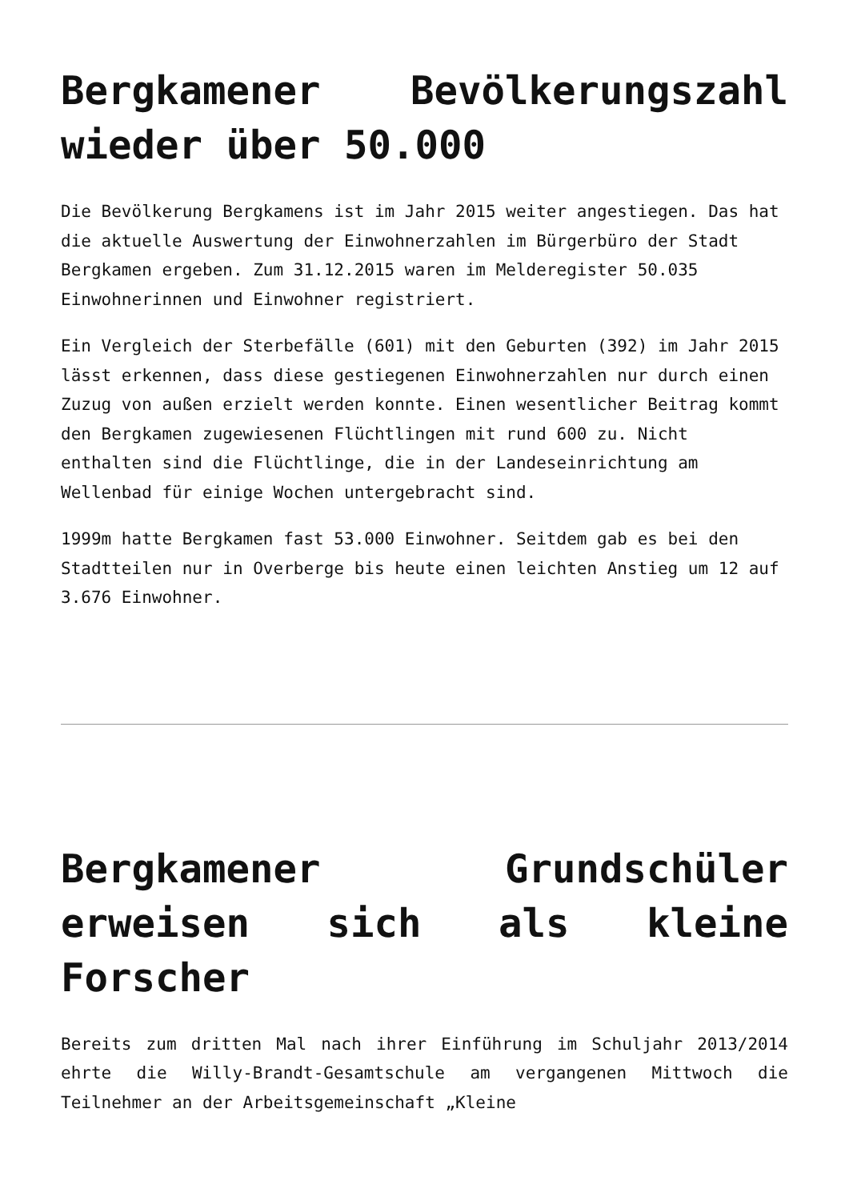Bergkamener Bevölkerungszahl wieder über 50.000
Die Bevölkerung Bergkamens ist im Jahr 2015 weiter angestiegen. Das hat die aktuelle Auswertung der Einwohnerzahlen im Bürgerbüro der Stadt Bergkamen ergeben. Zum 31.12.2015 waren im Melderegister 50.035 Einwohnerinnen und Einwohner registriert.
Ein Vergleich der Sterbefälle (601) mit den Geburten (392) im Jahr 2015 lässt erkennen, dass diese gestiegenen Einwohnerzahlen nur durch einen Zuzug von außen erzielt werden konnte. Einen wesentlicher Beitrag kommt den Bergkamen zugewiesenen Flüchtlingen mit rund 600 zu. Nicht enthalten sind die Flüchtlinge, die in der Landeseinrichtung am Wellenbad für einige Wochen untergebracht sind.
1999m hatte Bergkamen fast 53.000 Einwohner. Seitdem gab es bei den Stadtteilen nur in Overberge bis heute einen leichten Anstieg um 12 auf 3.676 Einwohner.
Bergkamener Grundschüler erweisen sich als kleine Forscher
Bereits zum dritten Mal nach ihrer Einführung im Schuljahr 2013/2014 ehrte die Willy-Brandt-Gesamtschule am vergangenen Mittwoch die Teilnehmer an der Arbeitsgemeinschaft „Kleine